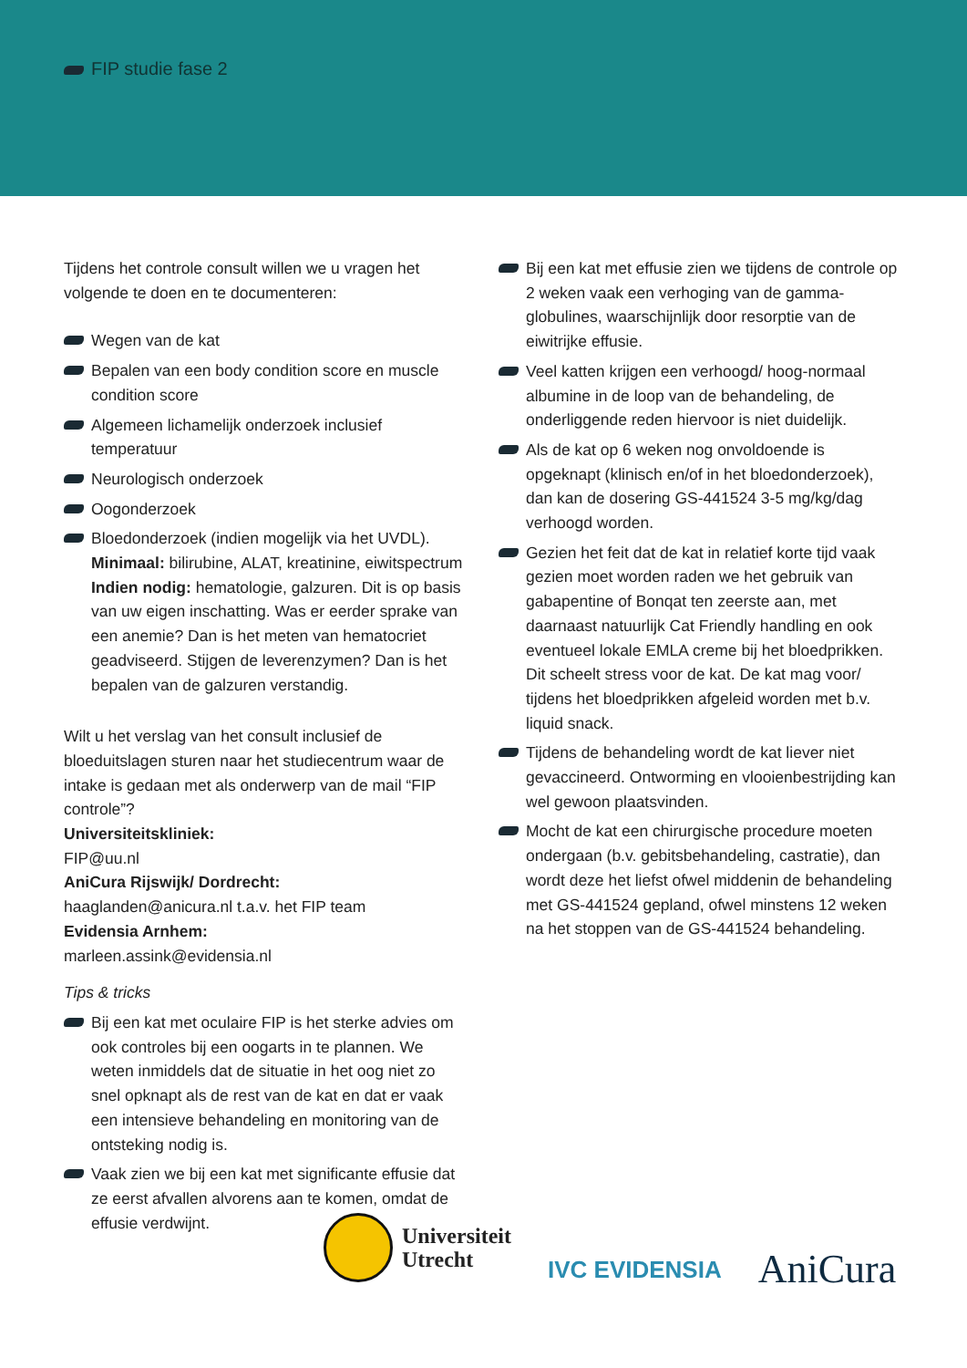FIP studie fase 2
Tijdens het controle consult willen we u vragen het volgende te doen en te documenteren:
Wegen van de kat
Bepalen van een body condition score en muscle condition score
Algemeen lichamelijk onderzoek inclusief temperatuur
Neurologisch onderzoek
Oogonderzoek
Bloedonderzoek (indien mogelijk via het UVDL). Minimaal: bilirubine, ALAT, kreatinine, eiwitspectrum Indien nodig: hematologie, galzuren. Dit is op basis van uw eigen inschatting. Was er eerder sprake van een anemie? Dan is het meten van hematocriet geadviseerd. Stijgen de leverenzymen? Dan is het bepalen van de galzuren verstandig.
Wilt u het verslag van het consult inclusief de bloeduitslagen sturen naar het studiecentrum waar de intake is gedaan met als onderwerp van de mail “FIP controle”?
Universiteitskliniek:
FIP@uu.nl
AniCura Rijswijk/ Dordrecht:
haaglanden@anicura.nl t.a.v. het FIP team
Evidensia Arnhem:
marleen.assink@evidensia.nl
Tips & tricks
Bij een kat met oculaire FIP is het sterke advies om ook controles bij een oogarts in te plannen. We weten inmiddels dat de situatie in het oog niet zo snel opknapt als de rest van de kat en dat er vaak een intensieve behandeling en monitoring van de ontsteking nodig is.
Vaak zien we bij een kat met significante effusie dat ze eerst afvallen alvorens aan te komen, omdat de effusie verdwijnt.
Bij een kat met effusie zien we tijdens de controle op 2 weken vaak een verhoging van de gamma-globulines, waarschijnlijk door resorptie van de eiwitrijke effusie.
Veel katten krijgen een verhoogd/ hoog-normaal albumine in de loop van de behandeling, de onderliggende reden hiervoor is niet duidelijk.
Als de kat op 6 weken nog onvoldoende is opgeknapt (klinisch en/of in het bloedonderzoek), dan kan de dosering GS-441524 3-5 mg/kg/dag verhoogd worden.
Gezien het feit dat de kat in relatief korte tijd vaak gezien moet worden raden we het gebruik van gabapentine of Bonqat ten zeerste aan, met daarnaast natuurlijk Cat Friendly handling en ook eventueel lokale EMLA creme bij het bloedprikken. Dit scheelt stress voor de kat. De kat mag voor/ tijdens het bloedprikken afgeleid worden met b.v. liquid snack.
Tijdens de behandeling wordt de kat liever niet gevaccineerd. Ontworming en vlooienbestrijding kan wel gewoon plaatsvinden.
Mocht de kat een chirurgische procedure moeten ondergaan (b.v. gebitsbehandeling, castratie), dan wordt deze het liefst ofwel middenin de behandeling met GS-441524 gepland, ofwel minstens 12 weken na het stoppen van de GS-441524 behandeling.
Universiteit
Utrecht
IVC EVIDENSIA
AniCura